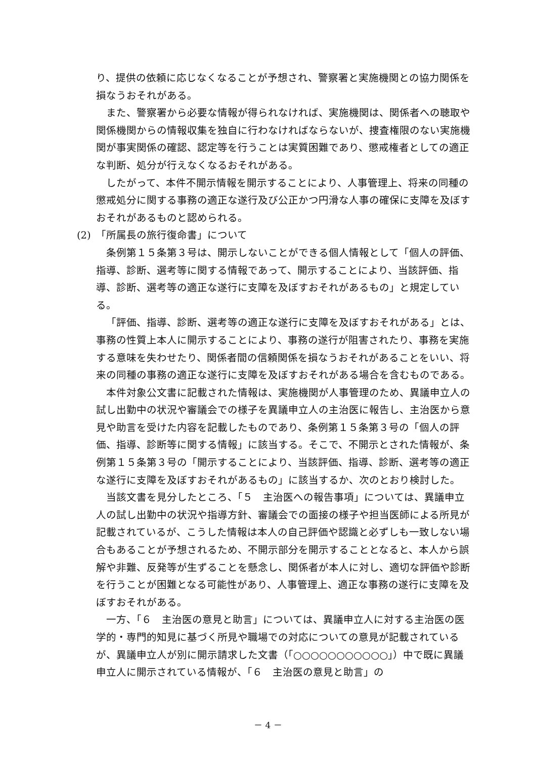り、提供の依頼に応じなくなることが予想され、警察署と実施機関との協力関係を損なうおそれがある。
また、警察署から必要な情報が得られなければ、実施機関は、関係者への聴取や関係機関からの情報収集を独自に行わなければならないが、捜査権限のない実施機関が事実関係の確認、認定等を行うことは実質困難であり、懲戒権者としての適正な判断、処分が行えなくなるおそれがある。
したがって、本件不開示情報を開示することにより、人事管理上、将来の同種の懲戒処分に関する事務の適正な遂行及び公正かつ円滑な人事の確保に支障を及ぼすおそれがあるものと認められる。
(2)　「所属長の旅行復命書」について
条例第１５条第３号は、開示しないことができる個人情報として「個人の評価、指導、診断、選考等に関する情報であって、開示することにより、当該評価、指導、診断、選考等の適正な遂行に支障を及ぼすおそれがあるもの」と規定している。
「評価、指導、診断、選考等の適正な遂行に支障を及ぼすおそれがある」とは、事務の性質上本人に開示することにより、事務の遂行が阻害されたり、事務を実施する意味を失わせたり、関係者間の信頼関係を損なうおそれがあることをいい、将来の同種の事務の適正な遂行に支障を及ぼすおそれがある場合を含むものである。
本件対象公文書に記載された情報は、実施機関が人事管理のため、異議申立人の試し出勤中の状況や審議会での様子を異議申立人の主治医に報告し、主治医から意見や助言を受けた内容を記載したものであり、条例第１５条第３号の「個人の評価、指導、診断等に関する情報」に該当する。そこで、不開示とされた情報が、条例第１５条第３号の「開示することにより、当該評価、指導、診断、選考等の適正な遂行に支障を及ぼすおそれがあるもの」に該当するか、次のとおり検討した。
当該文書を見分したところ、「５　主治医への報告事項」については、異議申立人の試し出勤中の状況や指導方針、審議会での面接の様子や担当医師による所見が記載されているが、こうした情報は本人の自己評価や認識と必ずしも一致しない場合もあることが予想されるため、不開示部分を開示することとなると、本人から誤解や非難、反発等が生ずることを懸念し、関係者が本人に対し、適切な評価や診断を行うことが困難となる可能性があり、人事管理上、適正な事務の遂行に支障を及ぼすおそれがある。
一方、「６　主治医の意見と助言」については、異議申立人に対する主治医の医学的・専門的知見に基づく所見や職場での対応についての意見が記載されているが、異議申立人が別に開示請求した文書（「○○○○○○○○○○○」）中で既に異議申立人に開示されている情報が、「６　主治医の意見と助言」の
－ 4 －